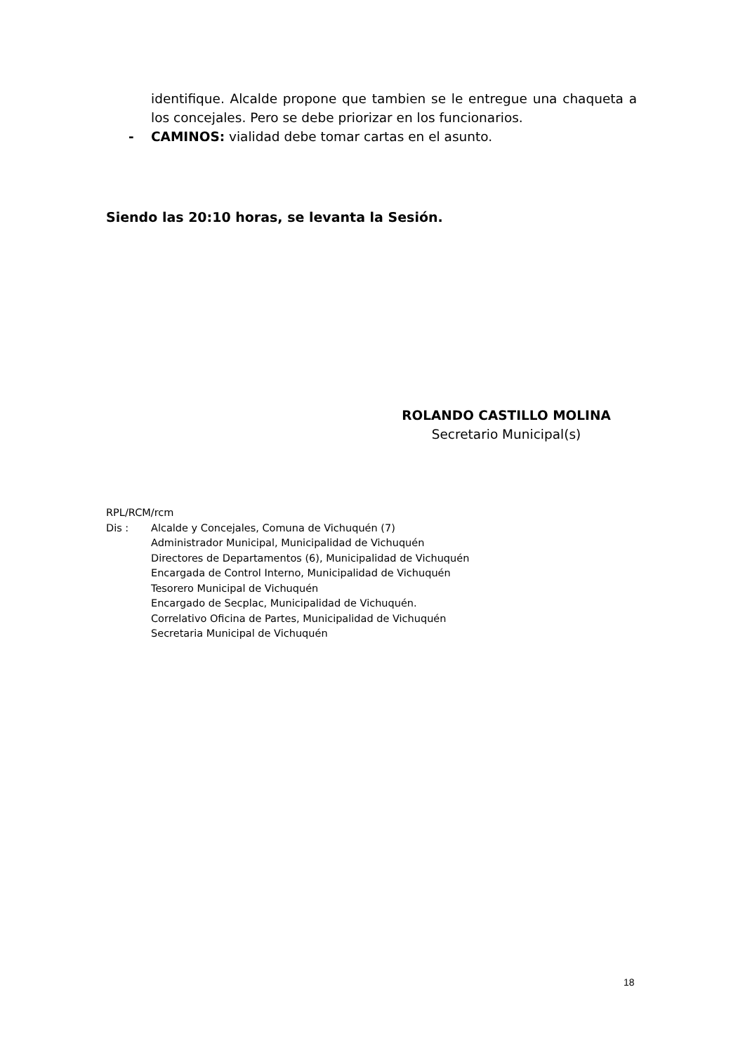identifique. Alcalde propone que tambien se le entregue una chaqueta a los concejales. Pero se debe priorizar en los funcionarios.
- CAMINOS: vialidad debe tomar cartas en el asunto.
Siendo las 20:10 horas, se levanta la Sesión.
ROLANDO CASTILLO MOLINA
Secretario Municipal(s)
RPL/RCM/rcm
Dis : Alcalde y Concejales, Comuna de Vichuquén (7)
Administrador Municipal, Municipalidad de Vichuquén
Directores de Departamentos (6), Municipalidad de Vichuquén
Encargada de Control Interno, Municipalidad de Vichuquén
Tesorero Municipal de Vichuquén
Encargado de Secplac, Municipalidad de Vichuquén.
Correlativo Oficina de Partes, Municipalidad de Vichuquén
Secretaria Municipal de Vichuquén
18